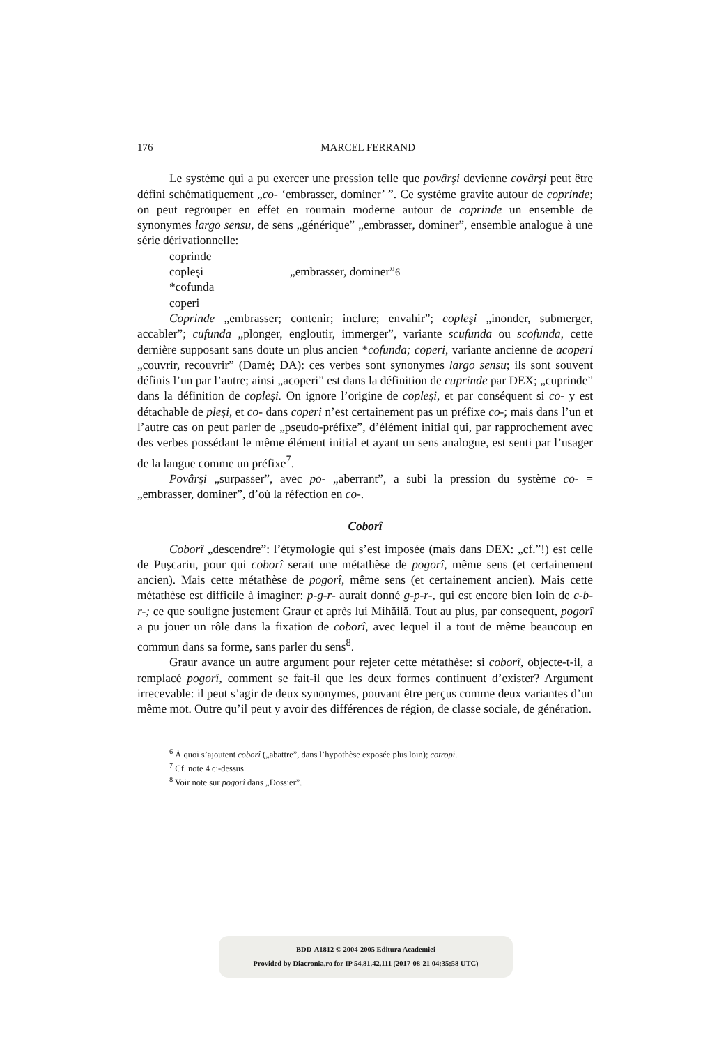176 MARCEL FERRAND
Le système qui a pu exercer une pression telle que povârşi devienne covârşi peut être défini schématiquement „co- ‘embrasser, dominer’ ”. Ce système gravite autour de coprinde; on peut regrouper en effet en roumain moderne autour de coprinde un ensemble de synonymes largo sensu, de sens „générique” „embrasser, dominer”, ensemble analogue à une série dérivationnelle:
coprinde
copleşi „embrasser, dominer”<sup>6</sup>
*cofunda
coperi
Coprinde „embrasser; contenir; inclure; envahir”; copleşi „inonder, submerger, accabler”; cufunda „plonger, engloutir, immerger”, variante scufunda ou scofunda, cette dernière supposant sans doute un plus ancien *cofunda; coperi, variante ancienne de acoperi „couvrir, recouvrir” (Damé; DA): ces verbes sont synonymes largo sensu; ils sont souvent définis l’un par l’autre; ainsi „acoperi” est dans la définition de cuprinde par DEX; „cuprinde” dans la définition de copleşi. On ignore l’origine de copleşi, et par conséquent si co- y est détachable de pleşi, et co- dans coperi n’est certainement pas un préfixe co-; mais dans l’un et l’autre cas on peut parler de „pseudo-préfixe”, d’élément initial qui, par rapprochement avec des verbes possédant le même élément initial et ayant un sens analogue, est senti par l’usager de la langue comme un préfixe<sup>7</sup>.
Povârşi „surpasser”, avec po- „aberrant”, a subi la pression du système co- = „embrasser, dominer”, d’où la réfection en co-.
Coborî
Coborî „descendre”: l’étymologie qui s’est imposée (mais dans DEX: „cf.”!) est celle de Puşcariu, pour qui coborî serait une métathèse de pogorî, même sens (et certainement ancien). Mais cette métathèse de pogorî, même sens (et certainement ancien). Mais cette métathèse est difficile à imaginer: p-g-r- aurait donné g-p-r-, qui est encore bien loin de c-b-r-; ce que souligne justement Graur et après lui Mihăilă. Tout au plus, par consequent, pogorî a pu jouer un rôle dans la fixation de coborî, avec lequel il a tout de même beaucoup en commun dans sa forme, sans parler du sens<sup>8</sup>.
Graur avance un autre argument pour rejeter cette métathèse: si coborî, objecte-t-il, a remplacé pogorî, comment se fait-il que les deux formes continuent d’exister? Argument irrecevable: il peut s’agir de deux synonymes, pouvant être perçus comme deux variantes d’un même mot. Outre qu’il peut y avoir des différences de région, de classe sociale, de génération.
<sup>6</sup> À quoi s’ajoutent coborî („abattre”, dans l’hypothèse exposée plus loin); cotropi.
<sup>7</sup> Cf. note 4 ci-dessus.
<sup>8</sup> Voir note sur pogorî dans „Dossier”.
BDD-A1812 © 2004-2005 Editura Academiei
Provided by Diacronia.ro for IP 54.81.42.111 (2017-08-21 04:35:58 UTC)